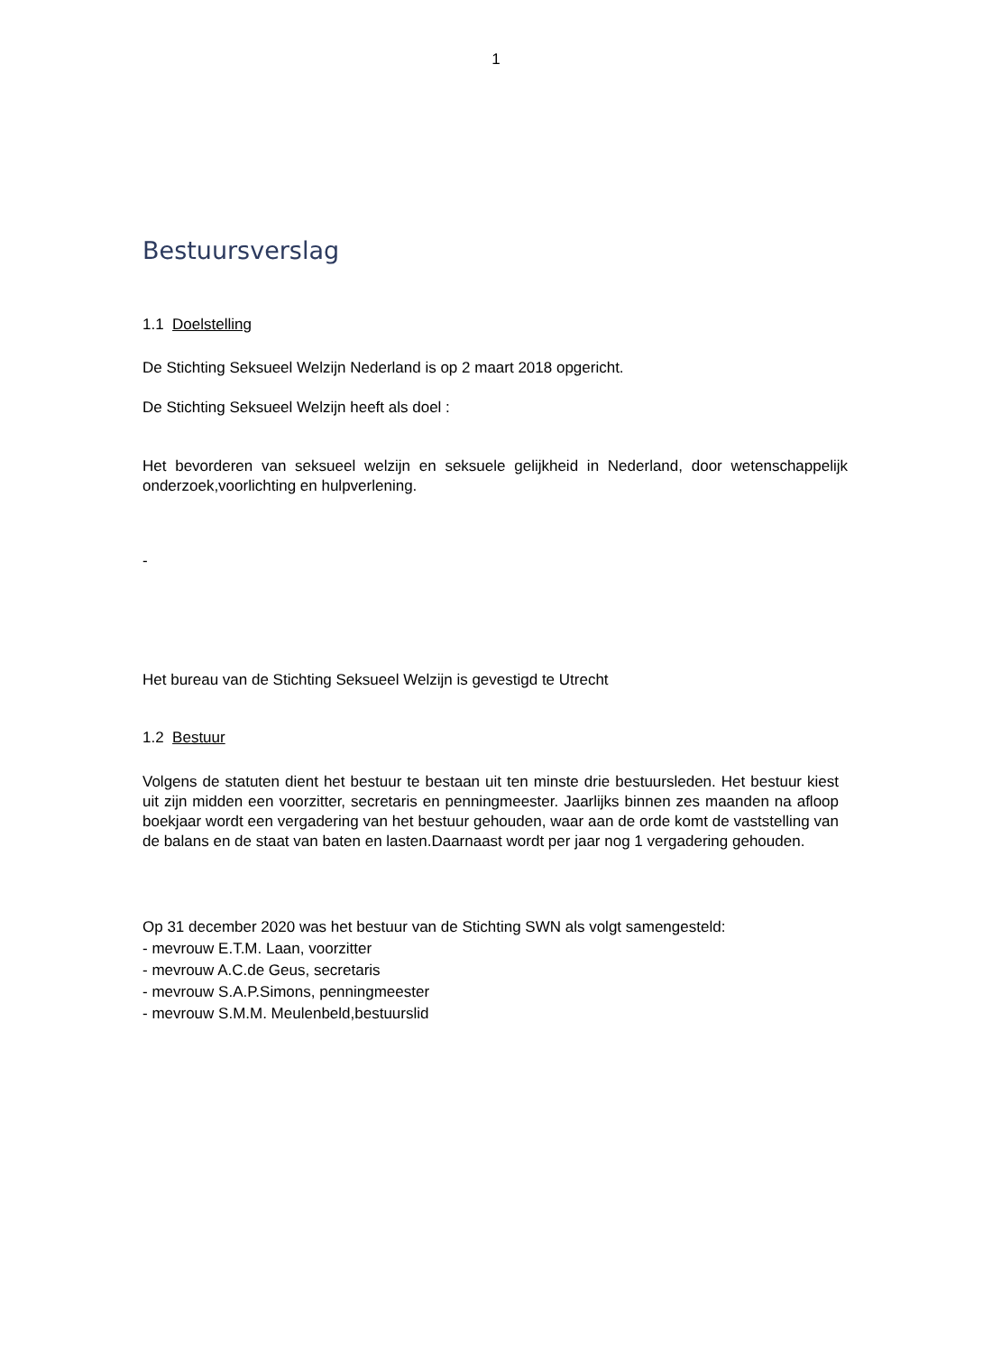1
Bestuursverslag
1.1 Doelstelling
De Stichting Seksueel Welzijn Nederland is op 2 maart 2018 opgericht.
De Stichting Seksueel Welzijn heeft als doel :
Het bevorderen van seksueel welzijn en seksuele gelijkheid in Nederland, door wetenschappelijk onderzoek,voorlichting en hulpverlening.
-
Het bureau van de Stichting Seksueel Welzijn is gevestigd te Utrecht
1.2 Bestuur
Volgens de statuten dient het bestuur te bestaan uit ten minste drie bestuursleden. Het bestuur kiest uit zijn midden een voorzitter, secretaris en penningmeester. Jaarlijks binnen zes maanden na afloop boekjaar wordt een vergadering van het bestuur gehouden, waar aan de orde komt de vaststelling van de balans en de staat van baten en lasten.Daarnaast wordt per jaar nog 1 vergadering gehouden.
Op 31 december 2020 was het bestuur van de Stichting SWN als volgt samengesteld:
- mevrouw E.T.M. Laan, voorzitter
- mevrouw A.C.de Geus, secretaris
- mevrouw S.A.P.Simons, penningmeester
- mevrouw S.M.M. Meulenbeld,bestuurslid